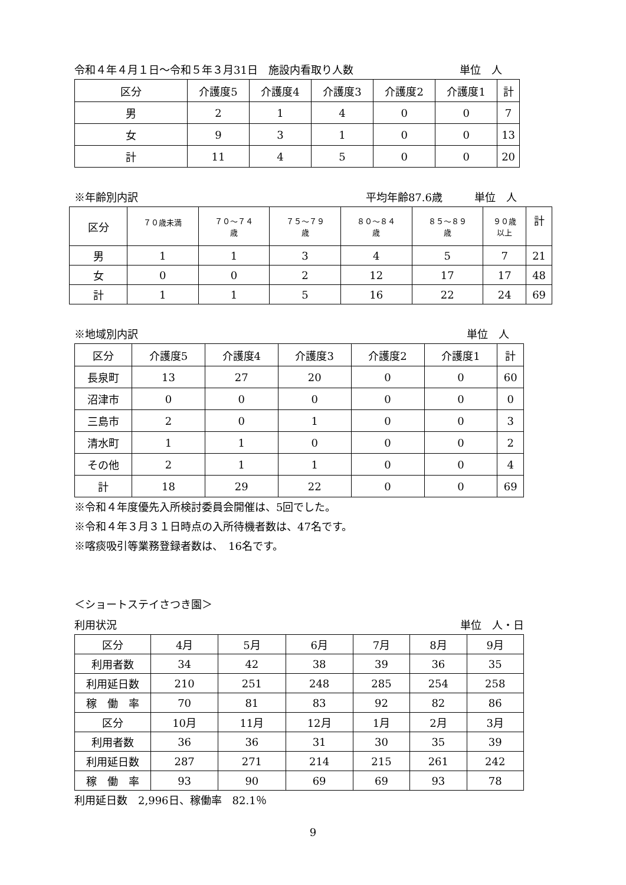令和４年４月１日～令和５年３月31日　施設内看取り人数 単位　人
| 区分 | 介護度5 | 介護度4 | 介護度3 | 介護度2 | 介護度1 | 計 |
| --- | --- | --- | --- | --- | --- | --- |
| 男 | 2 | 1 | 4 | 0 | 0 | 7 |
| 女 | 9 | 3 | 1 | 0 | 0 | 13 |
| 計 | 11 | 4 | 5 | 0 | 0 | 20 |
※年齢別内訳 平均年齢87.6歳　　　単位　人
| 区分 | ７０歳未満 | ７０～７４ 歳 | ７５～７９ 歳 | ８０～８４ 歳 | ８５～８９ 歳 | ９０歳 以上 | 計 |
| --- | --- | --- | --- | --- | --- | --- | --- |
| 男 | 1 | 1 | 3 | 4 | 5 | 7 | 21 |
| 女 | 0 | 0 | 2 | 12 | 17 | 17 | 48 |
| 計 | 1 | 1 | 5 | 16 | 22 | 24 | 69 |
※地域別内訳 単位　人
| 区分 | 介護度5 | 介護度4 | 介護度3 | 介護度2 | 介護度1 | 計 |
| --- | --- | --- | --- | --- | --- | --- |
| 長泉町 | 13 | 27 | 20 | 0 | 0 | 60 |
| 沼津市 | 0 | 0 | 0 | 0 | 0 | 0 |
| 三島市 | 2 | 0 | 1 | 0 | 0 | 3 |
| 清水町 | 1 | 1 | 0 | 0 | 0 | 2 |
| その他 | 2 | 1 | 1 | 0 | 0 | 4 |
| 計 | 18 | 29 | 22 | 0 | 0 | 69 |
※令和４年度優先入所検討委員会開催は、5回でした。
※令和４年３月３１日時点の入所待機者数は、47名です。
※喀痰吸引等業務登録者数は、　16名です。
＜ショートステイさつき園＞
利用状況 単位　人・日
| 区分 | 4月 | 5月 | 6月 | 7月 | 8月 | 9月 |
| --- | --- | --- | --- | --- | --- | --- |
| 利用者数 | 34 | 42 | 38 | 39 | 36 | 35 |
| 利用延日数 | 210 | 251 | 248 | 285 | 254 | 258 |
| 稼 働 率 | 70 | 81 | 83 | 92 | 82 | 86 |
| 区分 | 10月 | 11月 | 12月 | 1月 | 2月 | 3月 |
| 利用者数 | 36 | 36 | 31 | 30 | 35 | 39 |
| 利用延日数 | 287 | 271 | 214 | 215 | 261 | 242 |
| 稼 働 率 | 93 | 90 | 69 | 69 | 93 | 78 |
利用延日数　2,996日、稼働率　82.1％
9